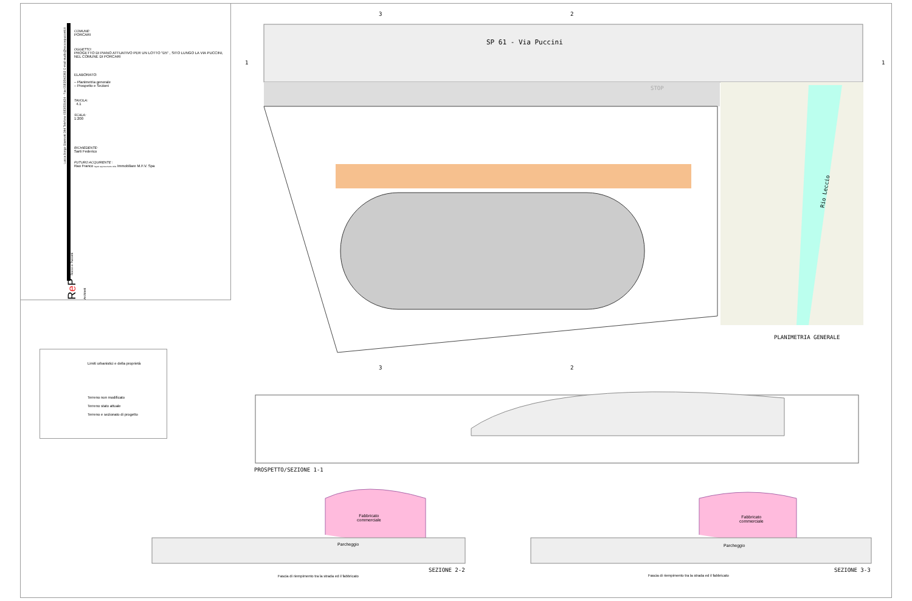Lucca Borgo Giannotti 344 Telefono 0583/331424 - Fax 0583/342363 E-mail studio@roccoepuccetti.it
Re P Rocco e Puccetti Architetti
COMUNE:
PORCARI
OGGETTO:
PROGETTO DI PIANO ATTUATIVO PER UN LOTTO "D5" , SITO LUNGO LA VIA PUCCINI, NEL COMUNE DI PORCARI
ELABORATO:
– Planimetria generale
– Prospetto e Sezioni
TAVOLA:
4.1
SCALA:
1:200
RICHIEDENTE:
Sarti Federico
FUTURO ACQUIRENTE :
Rao Franco legale rappresentante della Immobiliare M.F.V. Spa
Limiti urbanistici e della proprietà
Terreno non modificato
Terreno stato attuale
Terreno e sezionato di progetto
SP 61 - Via Puccini
Rio Leccio
1 1
3 2
3 2
STOP
PLANIMETRIA GENERALE
PROSPETTO/SEZIONE 1-1
Fabbricato
commerciale
Parcheggio
Fabbricato
commerciale
Parcheggio
Fascia di riempimento tra la strada ed il fabbricato
SEZIONE 2-2
Fascia di riempimento tra la strada ed il fabbricato
SEZIONE 3-3